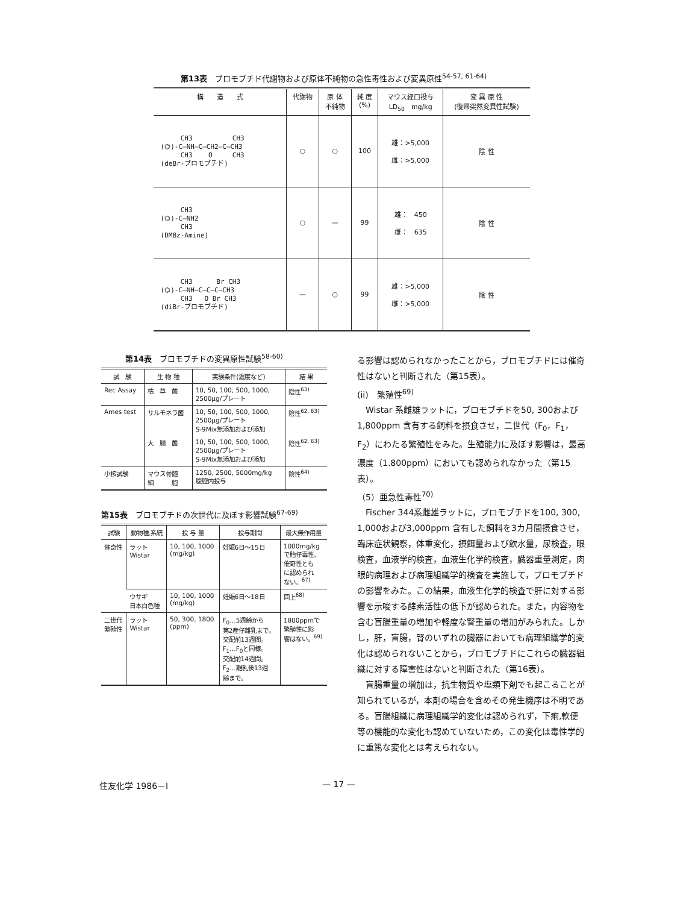第13表　ブロモブチド代謝物および原体不純物の急性毒性および変異原性<sup>54-57, 61-64)</sup>
| 構 造 式 | 代謝物 | 原 体 不純物 | 純 度 (%) | マウス経口投与 LD<sub>50</sub> mg/kg | 変 異 原 性 (復帰突然変異性試験) |
| --- | --- | --- | --- | --- | --- |
| CH3 CH3 (⌬)-C—NH—C—CH2—C—CH3 CH3 O CH3 (deBr-ブロモブチド) | ○ | ○ | 100 | 雄：>5,000 雌：>5,000 | 陰 性 |
| CH3 (⌬)-C—NH2 CH3 (DMBz-Amine) | ○ | — | 99 | 雄： 450 雌： 635 | 陰 性 |
| CH3 Br CH3 (⌬)-C—NH—C—C—C—CH3 CH3 O Br CH3 (diBr-ブロモブチド) | — | ○ | 99 | 雄：>5,000 雌：>5,000 | 陰 性 |
第14表　ブロモブチドの変異原性試験<sup>58-60)</sup>
| 試 験 | 生 物 種 | 実験条件(濃度など) | 結 果 |
| --- | --- | --- | --- |
| Rec Assay | 枯 草 菌 | 10, 50, 100, 500, 1000, 2500μg/プレート | 陰性<sup>63)</sup> |
| Ames test | サルモネラ菌 | 10, 50, 100, 500, 1000, 2500μg/プレート S-9Mix無添加および添加 | 陰性<sup>62, 63)</sup> |
| | 大 腸 菌 | 10, 50, 100, 500, 1000, 2500μg/プレート S-9Mix無添加および添加 | 陰性<sup>62, 63)</sup> |
| 小核試験 | マウス骨髄 細 胞 | 1250, 2500, 5000mg/kg 腹腔内投与 | 陰性<sup>64)</sup> |
第15表　ブロモブチドの次世代に及ぼす影響試験<sup>67-69)</sup>
| 試験 | 動物種,系統 | 投 与 量 | 投与期間 | 最大無作用量 |
| --- | --- | --- | --- | --- |
| 催奇性 | ラット Wistar | 10, 100, 1000 (mg/kg) | 妊娠6日～15日 | 1000mg/kg で胎仔毒性、 催奇性とも に認められ ない。<sup>67)</sup> |
| | ウサギ 日本白色種 | 10, 100, 1000 (mg/kg) | 妊娠6日～18日 | 同上<sup>68)</sup> |
| 二世代 繁殖性 | ラット Wistar | 50, 300, 1800 (ppm) | F<sub>0</sub>…5週齢から 第2産仔離乳まで。 交配前13週間。 F<sub>1</sub>…F<sub>0</sub>と同様。 交配前14週間。 F<sub>2</sub>…離乳後13週 齢まで。 | 1800ppmで 繁殖性に影 響はない。<sup>69)</sup> |
る影響は認められなかったことから，ブロモブチドには催奇性はないと判断された（第15表）。
(ii)　繁殖性<sup>69)</sup>
　Wistar 系雌雄ラットに，ブロモブチドを50, 300および1,800ppm 含有する飼料を摂食させ，二世代（F<sub>0</sub>，F<sub>1</sub>，F<sub>2</sub>）にわたる繁殖性をみた。生殖能力に及ぼす影響は，最高濃度（1.800ppm）においても認められなかった（第15表）。
（5）亜急性毒性<sup>70)</sup>
　Fischer 344系雌雄ラットに，ブロモブチドを100, 300, 1,000および3,000ppm 含有した飼料を3カ月間摂食させ，臨床症状観察，体重変化，摂餌量および飲水量，尿検査，眼検査，血液学的検査，血液生化学的検査，臓器重量測定，肉眼的病理および病理組織学的検査を実施して，ブロモブチドの影響をみた。この結果，血液生化学的検査で肝に対する影響を示唆する酵素活性の低下が認められた。また，内容物を含む盲腸重量の増加や軽度な腎重量の増加がみられた。しかし，肝，盲腸，腎のいずれの臓器においても病理組織学的変化は認められないことから，ブロモブチドにこれらの臓器組織に対する障害性はないと判断された（第16表）。
　盲腸重量の増加は，抗生物質や塩類下剤でも起こることが知られているが，本剤の場合を含めその発生機序は不明である。盲腸組織に病理組織学的変化は認められず，下痢,軟便等の機能的な変化も認めていないため，この変化は毒性学的に重篤な変化とは考えられない。
住友化学 1986－Ⅰ — 17 —